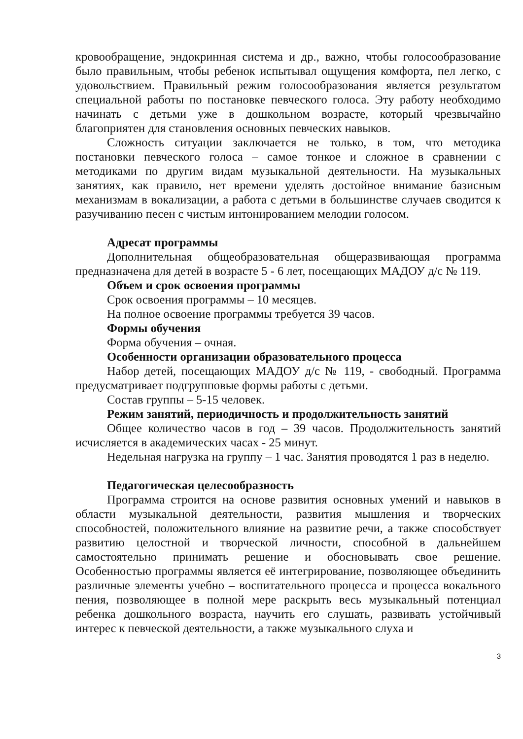кровообращение, эндокринная система и др., важно, чтобы голосообразование было правильным, чтобы ребенок испытывал ощущения комфорта, пел легко, с удовольствием. Правильный режим голосообразования является результатом специальной работы по постановке певческого голоса. Эту работу необходимо начинать с детьми уже в дошкольном возрасте, который чрезвычайно благоприятен для становления основных певческих навыков.
Сложность ситуации заключается не только, в том, что методика постановки певческого голоса – самое тонкое и сложное в сравнении с методиками по другим видам музыкальной деятельности. На музыкальных занятиях, как правило, нет времени уделять достойное внимание базисным механизмам в вокализации, а работа с детьми в большинстве случаев сводится к разучиванию песен с чистым интонированием мелодии голосом.
Адресат программы
Дополнительная общеобразовательная общеразвивающая программа предназначена для детей в возрасте 5 - 6 лет, посещающих МАДОУ д/с № 119.
Объем и срок освоения программы
Срок освоения программы – 10 месяцев.
На полное освоение программы требуется 39 часов.
Формы обучения
Форма обучения – очная.
Особенности организации образовательного процесса
Набор детей, посещающих МАДОУ д/с № 119, - свободный. Программа предусматривает подгрупповые формы работы с детьми.
Состав группы – 5-15 человек.
Режим занятий, периодичность и продолжительность занятий
Общее количество часов в год – 39 часов. Продолжительность занятий исчисляется в академических часах - 25 минут.
Недельная нагрузка на группу – 1 час. Занятия проводятся 1 раз в неделю.
Педагогическая целесообразность
Программа строится на основе развития основных умений и навыков в области музыкальной деятельности, развития мышления и творческих способностей, положительного влияние на развитие речи, а также способствует развитию целостной и творческой личности, способной в дальнейшем самостоятельно принимать решение и обосновывать свое решение. Особенностью программы является её интегрирование, позволяющее объединить различные элементы учебно – воспитательного процесса и процесса вокального пения, позволяющее в полной мере раскрыть весь музыкальный потенциал ребенка дошкольного возраста, научить его слушать, развивать устойчивый интерес к певческой деятельности, а также музыкального слуха и
3